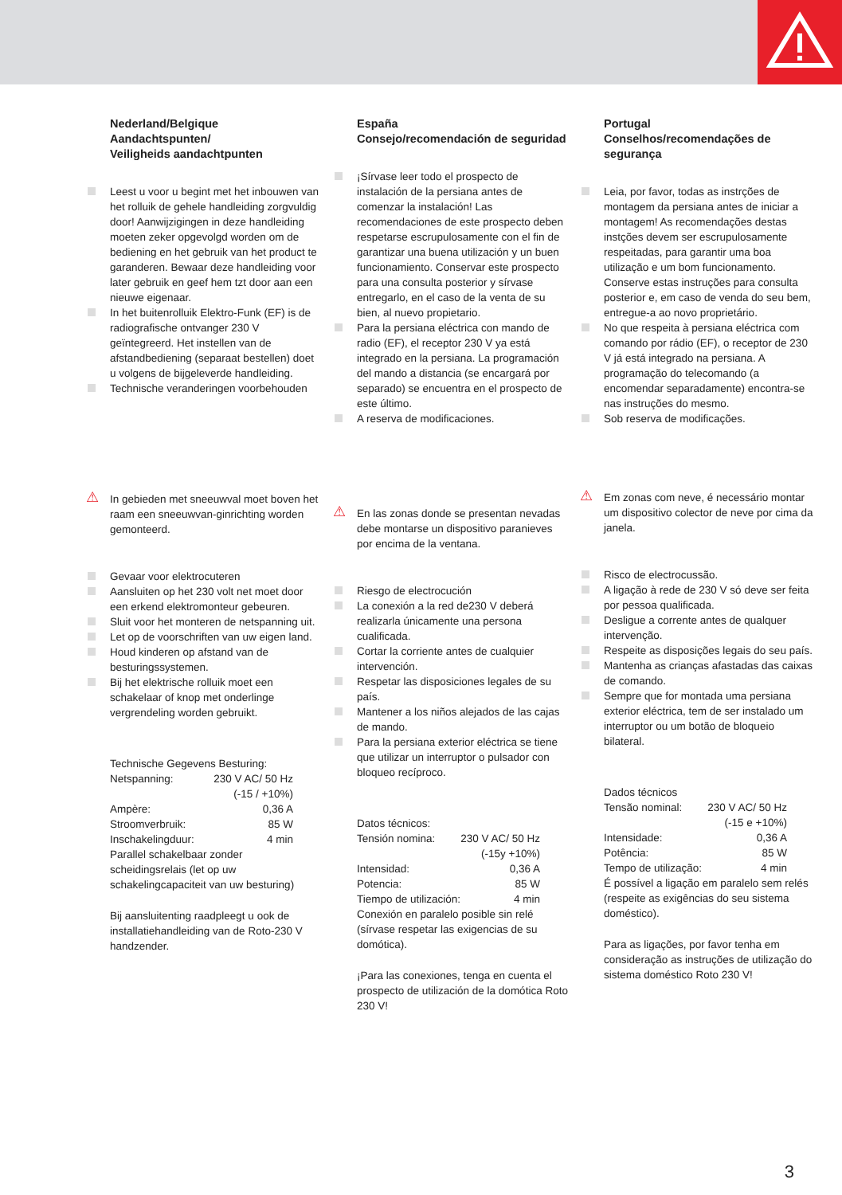Nederland/Belgique
Aandachtspunten/
Veiligheids aandachtpunten
Leest u voor u begint met het inbouwen van het rolluik de gehele handleiding zorgvuldig door! Aanwijzigingen in deze handleiding moeten zeker opgevolgd worden om de bediening en het gebruik van het product te garanderen. Bewaar deze handleiding voor later gebruik en geef hem tzt door aan een nieuwe eigenaar.
In het buitenrolluik Elektro-Funk (EF) is de radiografische ontvanger 230 V geïntegreerd. Het instellen van de afstandbediening (separaat bestellen) doet u volgens de bijgeleverde handleiding.
Technische veranderingen voorbehouden
⚠ In gebieden met sneeuwval moet boven het raam een sneeuwvan-ginrichting worden gemonteerd.
Gevaar voor elektrocuteren
Aansluiten op het 230 volt net moet door een erkend elektromonteur gebeuren.
Sluit voor het monteren de netspanning uit.
Let op de voorschriften van uw eigen land.
Houd kinderen op afstand van de besturingssystemen.
Bij het elektrische rolluik moet een schakelaar of knop met onderlinge vergrendeling worden gebruikt.
Technische Gegevens Besturing:
Netspanning: 230 V AC/ 50 Hz
(-15 / +10%)
Ampère: 0,36 A
Stroomverbruik: 85 W
Inschakelingduur: 4 min
Parallel schakelbaar zonder scheidingsrelais (let op uw schakelingcapaciteit van uw besturing)
Bij aansluitenting raadpleegt u ook de installatiehandleiding van de Roto-230 V handzender.
España
Consejo/recomendación de seguridad
¡Sírvase leer todo el prospecto de instalación de la persiana antes de comenzar la instalación! Las recomendaciones de este prospecto deben respetarse escrupulosamente con el fin de garantizar una buena utilización y un buen funcionamiento. Conservar este prospecto para una consulta posterior y sírvase entregarlo, en el caso de la venta de su bien, al nuevo propietario.
Para la persiana eléctrica con mando de radio (EF), el receptor 230 V ya está integrado en la persiana. La programación del mando a distancia (se encargará por separado) se encuentra en el prospecto de este último.
A reserva de modificaciones.
⚠ En las zonas donde se presentan nevadas debe montarse un dispositivo paranieves por encima de la ventana.
Riesgo de electrocución
La conexión a la red de230 V deberá realizarla únicamente una persona cualificada.
Cortar la corriente antes de cualquier intervención.
Respetar las disposiciones legales de su país.
Mantener a los niños alejados de las cajas de mando.
Para la persiana exterior eléctrica se tiene que utilizar un interruptor o pulsador con bloqueo recíproco.
Datos técnicos:
Tensión nomina: 230 V AC/ 50 Hz
(-15y +10%)
Intensidad: 0,36 A
Potencia: 85 W
Tiempo de utilización: 4 min
Conexión en paralelo posible sin relé (sírvase respetar las exigencias de su domótica).
¡Para las conexiones, tenga en cuenta el prospecto de utilización de la domótica Roto 230 V!
Portugal
Conselhos/recomendações de segurança
Leia, por favor, todas as instrções de montagem da persiana antes de iniciar a montagem! As recomendações destas instções devem ser escrupulosamente respeitadas, para garantir uma boa utilização e um bom funcionamento. Conserve estas instruções para consulta posterior e, em caso de venda do seu bem, entregue-a ao novo proprietário.
No que respeita à persiana eléctrica com comando por rádio (EF), o receptor de 230 V já está integrado na persiana. A programação do telecomando (a encomendar separadamente) encontra-se nas instruções do mesmo.
Sob reserva de modificações.
⚠ Em zonas com neve, é necessário montar um dispositivo colector de neve por cima da janela.
Risco de electrocussão.
A ligação à rede de 230 V só deve ser feita por pessoa qualificada.
Desligue a corrente antes de qualquer intervenção.
Respeite as disposições legais do seu país.
Mantenha as crianças afastadas das caixas de comando.
Sempre que for montada uma persiana exterior eléctrica, tem de ser instalado um interruptor ou um botão de bloqueio bilateral.
Dados técnicos
Tensão nominal: 230 V AC/ 50 Hz
(-15 e +10%)
Intensidade: 0,36 A
Potência: 85 W
Tempo de utilização: 4 min
É possível a ligação em paralelo sem relés (respeite as exigências do seu sistema doméstico).
Para as ligações, por favor tenha em consideração as instruções de utilização do sistema doméstico Roto 230 V!
3